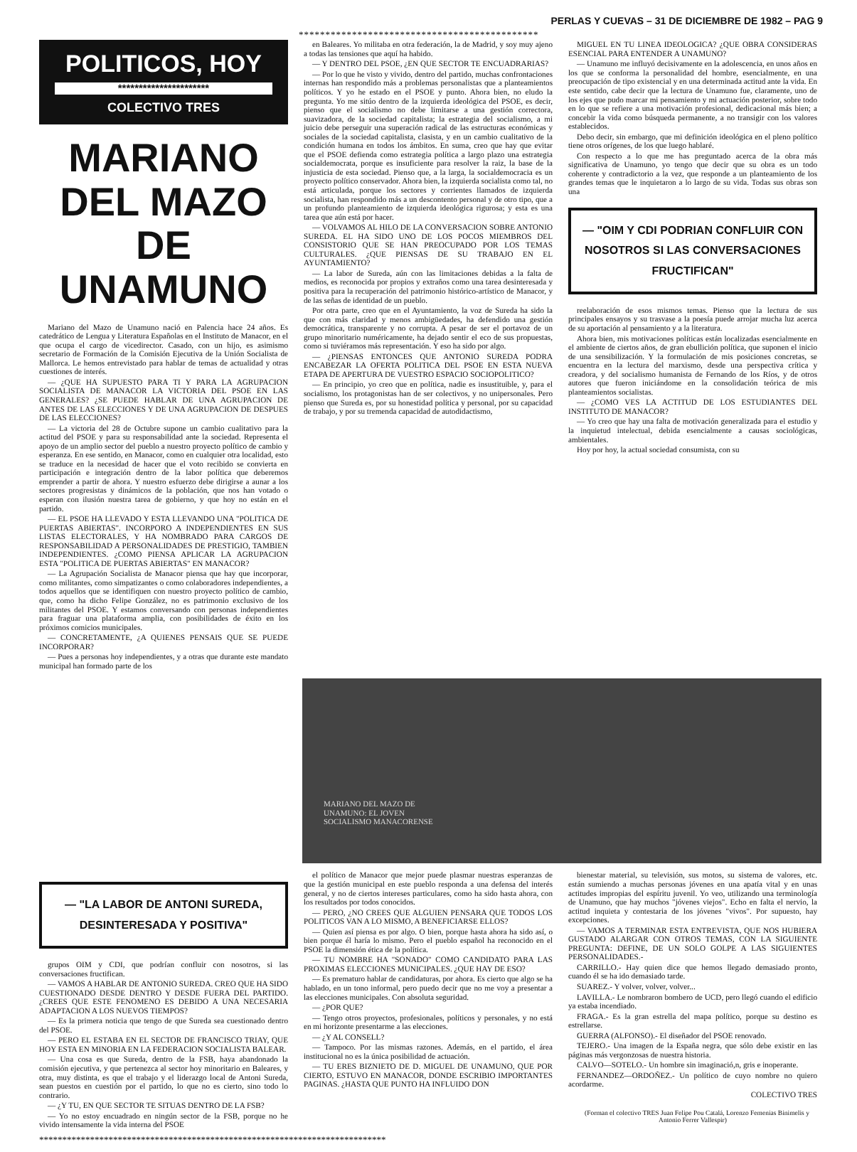PERLAS Y CUEVAS – 31 DE DICIEMBRE DE 1982 – PAG 9
*********************************************
POLITICOS, HOY
**********************
COLECTIVO TRES
MARIANO DEL MAZO DE UNAMUNO
Mariano del Mazo de Unamuno nació en Palencia hace 24 años. Es catedrático de Lengua y Literatura Españolas en el Instituto de Manacor, en el que ocupa el cargo de vicedirector. Casado, con un hijo, es asimismo secretario de Formación de la Comisión Ejecutiva de la Unión Socialista de Mallorca. Le hemos entrevistado para hablar de temas de actualidad y otras cuestiones de interés.
— ¿QUE HA SUPUESTO PARA TI Y PARA LA AGRUPACION SOCIALISTA DE MANACOR LA VICTORIA DEL PSOE EN LAS GENERALES? ¿SE PUEDE HABLAR DE UNA AGRUPACION DE ANTES DE LAS ELECCIONES Y DE UNA AGRUPACION DE DESPUES DE LAS ELECCIONES?
— La victoria del 28 de Octubre supone un cambio cualitativo para la actitud del PSOE y para su responsabilidad ante la sociedad. Representa el apoyo de un amplio sector del pueblo a nuestro proyecto político de cambio y esperanza. En ese sentido, en Manacor, como en cualquier otra localidad, esto se traduce en la necesidad de hacer que el voto recibido se convierta en participación e integración dentro de la labor política que deberemos emprender a partir de ahora. Y nuestro esfuerzo debe dirigirse a aunar a los sectores progresistas y dinámicos de la población, que nos han votado o esperan con ilusión nuestra tarea de gobierno, y que hoy no están en el partido.
— EL PSOE HA LLEVADO Y ESTA LLEVANDO UNA "POLITICA DE PUERTAS ABIERTAS". INCORPORO A INDEPENDIENTES EN SUS LISTAS ELECTORALES, Y HA NOMBRADO PARA CARGOS DE RESPONSABILIDAD A PERSONALIDADES DE PRESTIGIO, TAMBIEN INDEPENDIENTES. ¿COMO PIENSA APLICAR LA AGRUPACION ESTA "POLITICA DE PUERTAS ABIERTAS" EN MANACOR?
— La Agrupación Socialista de Manacor piensa que hay que incorporar, como militantes, como simpatizantes o como colaboradores independientes, a todos aquellos que se identifiquen con nuestro proyecto político de cambio, que, como ha dicho Felipe González, no es patrimonio exclusivo de los militantes del PSOE. Y estamos conversando con personas independientes para fraguar una plataforma amplia, con posibilidades de éxito en los próximos comicios municipales.
— CONCRETAMENTE, ¿A QUIENES PENSAIS QUE SE PUEDE INCORPORAR?
— Pues a personas hoy independientes, y a otras que durante este mandato municipal han formado parte de los
en Baleares. Yo militaba en otra federación, la de Madrid, y soy muy ajeno a todas las tensiones que aquí ha habido.
— Y DENTRO DEL PSOE, ¿EN QUE SECTOR TE ENCUADRARIAS?
— Por lo que he visto y vivido, dentro del partido, muchas confrontaciones internas han respondido más a problemas personalistas que a planteamientos políticos. Y yo he estado en el PSOE y punto. Ahora bien, no eludo la pregunta. Yo me sitúo dentro de la izquierda ideológica del PSOE, es decir, pienso que el socialismo no debe limitarse a una gestión correctora, suavizadora, de la sociedad capitalista; la estrategia del socialismo, a mi juicio debe perseguir una superación radical de las estructuras económicas y sociales de la sociedad capitalista, clasista, y en un cambio cualitativo de la condición humana en todos los ámbitos. En suma, creo que hay que evitar que el PSOE defienda como estrategia política a largo plazo una estrategia socialdemocrata, porque es insuficiente para resolver la raiz, la base de la injusticia de esta sociedad. Pienso que, a la larga, la socialdemocracia es un proyecto político conservador. Ahora bien, la izquierda socialista como tal, no está articulada, porque los sectores y corrientes llamados de izquierda socialista, han respondido más a un descontento personal y de otro tipo, que a un profundo planteamiento de izquierda ideológica rigurosa; y esta es una tarea que aún está por hacer.
— VOLVAMOS AL HILO DE LA CONVERSACION SOBRE ANTONIO SUREDA. EL HA SIDO UNO DE LOS POCOS MIEMBROS DEL CONSISTORIO QUE SE HAN PREOCUPADO POR LOS TEMAS CULTURALES. ¿QUE PIENSAS DE SU TRABAJO EN EL AYUNTAMIENTO?
— La labor de Sureda, aún con las limitaciones debidas a la falta de medios, es reconocida por propios y extraños como una tarea desinteresada y positiva para la recuperación del patrimonio histórico-artístico de Manacor, y de las señas de identidad de un pueblo.
Por otra parte, creo que en el Ayuntamiento, la voz de Sureda ha sido la que con más claridad y menos ambigüedades, ha defendido una gestión democrática, transparente y no corrupta. A pesar de ser el portavoz de un grupo minoritario numéricamente, ha dejado sentir el eco de sus propuestas, como si tuviéramos más representación. Y eso ha sido por algo.
— ¿PIENSAS ENTONCES QUE ANTONIO SUREDA PODRA ENCABEZAR LA OFERTA POLITICA DEL PSOE EN ESTA NUEVA ETAPA DE APERTURA DE VUESTRO ESPACIO SOCIOPOLITICO?
— En principio, yo creo que en política, nadie es insustituible, y, para el socialismo, los protagonistas han de ser colectivos, y no unipersonales. Pero pienso que Sureda es, por su honestidad política y personal, por su capacidad de trabajo, y por su tremenda capacidad de autodidactismo,
MIGUEL EN TU LINEA IDEOLOGICA? ¿QUE OBRA CONSIDERAS ESENCIAL PARA ENTENDER A UNAMUNO?
— Unamuno me influyó decisivamente en la adolescencia, en unos años en los que se conforma la personalidad del hombre, esencialmente, en una preocupación de tipo existencial y en una determinada actitud ante la vida. En este sentido, cabe decir que la lectura de Unamuno fue, claramente, uno de los ejes que pudo marcar mi pensamiento y mi actuación posterior, sobre todo en lo que se refiere a una motivación profesional, dedicacional más bien; a concebir la vida como búsqueda permanente, a no transigir con los valores establecidos.
Debo decir, sin embargo, que mi definición ideológica en el pleno político tiene otros orígenes, de los que luego hablaré.
Con respecto a lo que me has preguntado acerca de la obra más significativa de Unamuno, yo tengo que decir que su obra es un todo coherente y contradictorio a la vez, que responde a un planteamiento de los grandes temas que le inquietaron a lo largo de su vida. Todas sus obras son una
— "OIM Y CDI PODRIAN CONFLUIR CON NOSOTROS SI LAS CONVERSACIONES FRUCTIFICAN"
reelaboración de esos mismos temas. Pienso que la lectura de sus principales ensayos y su trasvase a la poesía puede arrojar mucha luz acerca de su aportación al pensamiento y a la literatura.
Ahora bien, mis motivaciones políticas están localizadas esencialmente en el ambiente de ciertos años, de gran ebullición política, que suponen el inicio de una sensibilización. Y la formulación de mis posiciones concretas, se encuentra en la lectura del marxismo, desde una perspectiva crítica y creadora, y del socialismo humanista de Fernando de los Ríos, y de otros autores que fueron iniciándome en la consolidación teórica de mis planteamientos socialistas.
— ¿COMO VES LA ACTITUD DE LOS ESTUDIANTES DEL INSTITUTO DE MANACOR?
— Yo creo que hay una falta de motivación generalizada para el estudio y la inquietud intelectual, debida esencialmente a causas sociológicas, ambientales.
Hoy por hoy, la actual sociedad consumista, con su
MARIANO DEL MAZO DE UNAMUNO: EL JOVEN SOCIALISMO MANACORENSE
— "LA LABOR DE ANTONI SUREDA, DESINTERESADA Y POSITIVA"
grupos OIM y CDI, que podrían confluir con nosotros, si las conversaciones fructifican.
— VAMOS A HABLAR DE ANTONIO SUREDA. CREO QUE HA SIDO CUESTIONADO DESDE DENTRO Y DESDE FUERA DEL PARTIDO. ¿CREES QUE ESTE FENOMENO ES DEBIDO A UNA NECESARIA ADAPTACION A LOS NUEVOS TIEMPOS?
— Es la primera noticia que tengo de que Sureda sea cuestionado dentro del PSOE.
— PERO EL ESTABA EN EL SECTOR DE FRANCISCO TRIAY, QUE HOY ESTA EN MINORIA EN LA FEDERACION SOCIALISTA BALEAR.
— Una cosa es que Sureda, dentro de la FSB, haya abandonado la comisión ejecutiva, y que pertenezca al sector hoy minoritario en Baleares, y otra, muy distinta, es que el trabajo y el liderazgo local de Antoni Sureda, sean puestos en cuestión por el partido, lo que no es cierto, sino todo lo contrario.
— ¿Y TU, EN QUE SECTOR TE SITUAS DENTRO DE LA FSB?
— Yo no estoy encuadrado en ningún sector de la FSB, porque no he vivido intensamente la vida interna del PSOE
el político de Manacor que mejor puede plasmar nuestras esperanzas de que la gestión municipal en este pueblo responda a una defensa del interés general, y no de ciertos intereses particulares, como ha sido hasta ahora, con los resultados por todos conocidos.
— PERO, ¿NO CREES QUE ALGUIEN PENSARA QUE TODOS LOS POLITICOS VAN A LO MISMO, A BENEFICIARSE ELLOS?
— Quien así piensa es por algo. O bien, porque hasta ahora ha sido así, o bien porque él haría lo mismo. Pero el pueblo español ha reconocido en el PSOE la dimensión ética de la política.
— TU NOMBRE HA "SONADO" COMO CANDIDATO PARA LAS PROXIMAS ELECCIONES MUNICIPALES. ¿QUE HAY DE ESO?
— Es prematuro hablar de candidaturas, por ahora. Es cierto que algo se ha hablado, en un tono informal, pero puedo decir que no me voy a presentar a las elecciones municipales. Con absoluta seguridad.
— ¿POR QUE?
— Tengo otros proyectos, profesionales, políticos y personales, y no está en mi horizonte presentarme a las elecciones.
— ¿Y AL CONSELL?
— Tampoco. Por las mismas razones. Además, en el partido, el área institucional no es la única posibilidad de actuación.
— TU ERES BIZNIETO DE D. MIGUEL DE UNAMUNO, QUE POR CIERTO, ESTUVO EN MANACOR, DONDE ESCRIBIO IMPORTANTES PAGINAS. ¿HASTA QUE PUNTO HA INFLUIDO DON
bienestar material, su televisión, sus motos, su sistema de valores, etc. están sumiendo a muchas personas jóvenes en una apatía vital y en unas actitudes impropias del espíritu juvenil. Yo veo, utilizando una terminología de Unamuno, que hay muchos "jóvenes viejos". Echo en falta el nervio, la actitud inquieta y contestaria de los jóvenes "vivos". Por supuesto, hay excepciones.
— VAMOS A TERMINAR ESTA ENTREVISTA, QUE NOS HUBIERA GUSTADO ALARGAR CON OTROS TEMAS, CON LA SIGUIENTE PREGUNTA: DEFINE, DE UN SOLO GOLPE A LAS SIGUIENTES PERSONALIDADES.-
CARRILLO.- Hay quien dice que hemos llegado demasiado pronto, cuando él se ha ido demasiado tarde.
SUAREZ.- Y volver, volver, volver...
LAVILLA.- Le nombraron bombero de UCD, pero llegó cuando el edificio ya estaba incendiado.
FRAGA.- Es la gran estrella del mapa político, porque su destino es estrellarse.
GUERRA (ALFONSO).- El diseñador del PSOE renovado.
TEJERO.- Una imagen de la España negra, que sólo debe existir en las páginas más vergonzosas de nuestra historia.
CALVO—SOTELO.- Un hombre sin imaginació,n, gris e inoperante.
FERNANDEZ—ORDOÑEZ.- Un político de cuyo nombre no quiero acordarme.
COLECTIVO TRES
(Forman el colectivo TRES Juan Felipe Pou Catalá, Lorenzo Femenias Binimelis y Antonio Ferrer Vallespir)
***************************************************************************